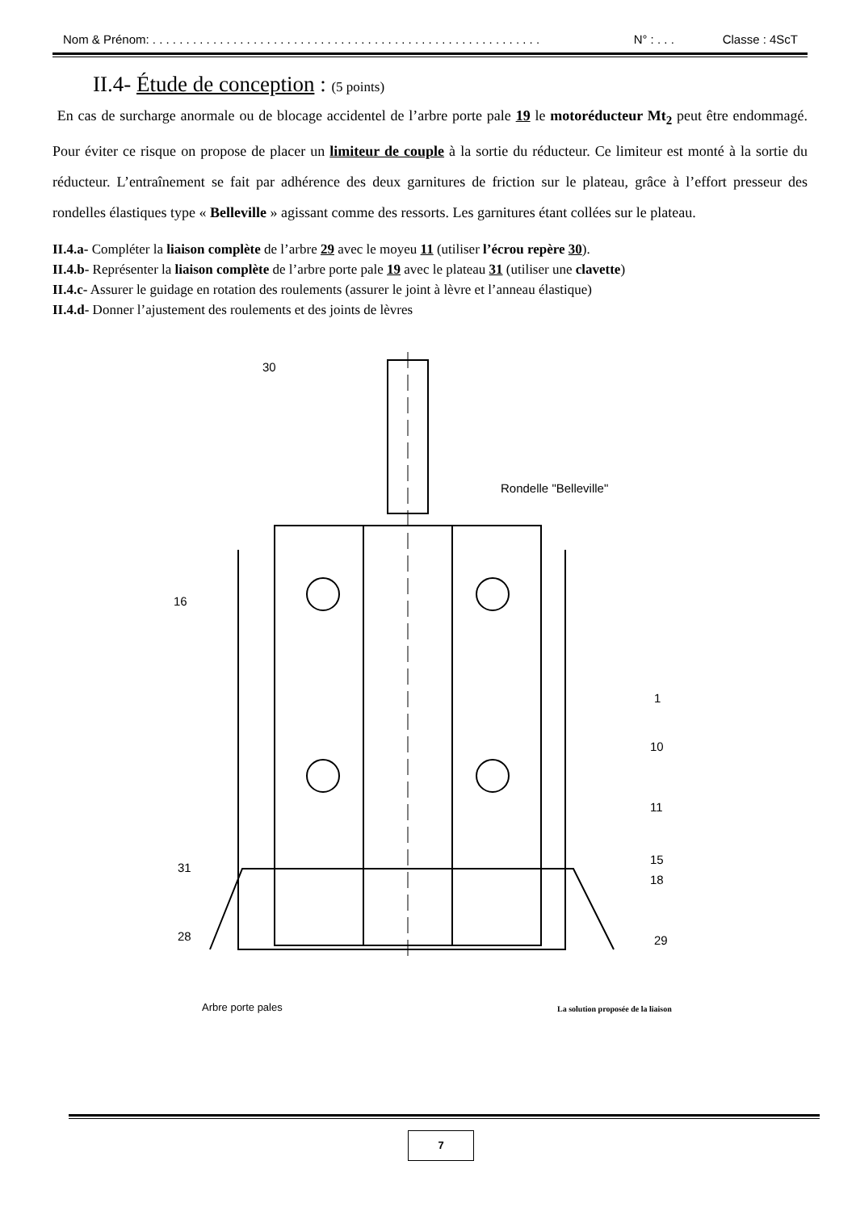Nom & Prénom: . . . . . . . . . . . . . . . . . . . . . . . . . . . . . . . . . . . . . . . . . . . . . . . . . . . . . . . . . . N° : . . . Classe : 4ScT
II.4- Étude de conception : (5 points)
En cas de surcharge anormale ou de blocage accidentel de l’arbre porte pale 19 le motoréducteur Mt<sub>2</sub> peut être endommagé. Pour éviter ce risque on propose de placer un limiteur de couple à la sortie du réducteur. Ce limiteur est monté à la sortie du réducteur. L’entraînement se fait par adhérence des deux garnitures de friction sur le plateau, grâce à l’effort presseur des rondelles élastiques type « Belleville » agissant comme des ressorts. Les garnitures étant collées sur le plateau.
II.4.a- Compléter la liaison complète de l’arbre 29 avec le moyeu 11 (utiliser l’écrou repère 30).
II.4.b- Représenter la liaison complète de l’arbre porte pale 19 avec le plateau 31 (utiliser une clavette)
II.4.c- Assurer le guidage en rotation des roulements (assurer le joint à lèvre et l’anneau élastique)
II.4.d- Donner l’ajustement des roulements et des joints de lèvres
30
Rondelle "Belleville"
16
1
10
11
15
29 28
31
18
Arbre porte pales
La solution proposée de la liaison
7